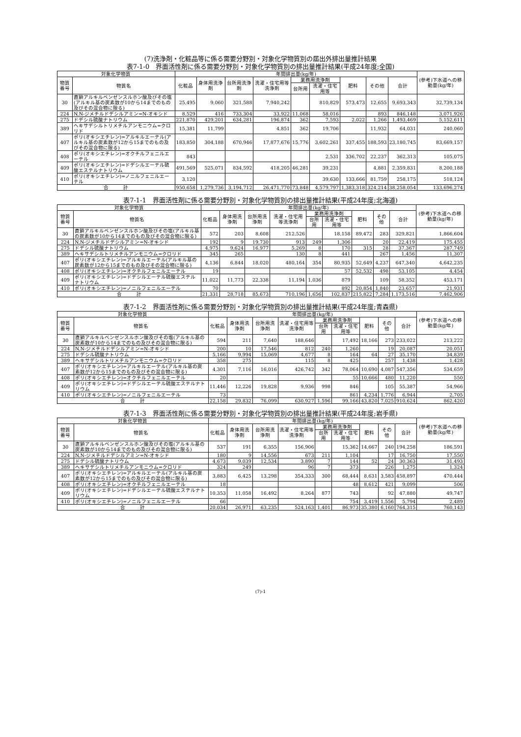(7)洗浄剤・化粧品等に係る需要分野別・対象化学物質別の届出外排出量推計結果
表7-1-0　界面活性剤に係る需要分野別・対象化学物質別の排出量推計結果(平成24年度;全国)
| 対象化学物質 | | 年間排出量(kg/年) | | | | | | | | | (参考)下水道への移動量(kg/年) |
| --- | --- | --- | --- | --- | --- | --- | --- | --- | --- | --- | --- |
| 物質番号 | 物質名 | 化粧品 | 身体用洗浄剤 | 台所用洗浄剤 | 洗濯・住宅用等洗浄剤 | 業務用洗浄剤 | | 肥料 | その他 | 合計 | |
| | | | | | | 台所用 | 洗濯・住宅用等 | | | | |
| 30 | 直鎖アルキルベンゼンスルホン酸及びその塩(アルキル基の炭素数が10から14までのもの及びその混合物に限る) | 25,495 | 9,060 | 321,588 | 7,940,242 | | 810,829 | 573,473 | 12,655 | 9,693,343 | 32,739,134 |
| 224 | N,N-ジメチルドデシルアミン=N-オキシド | 8,529 | 416 | 733,304 | 33,922 | 11,068 | 58,016 | | 893 | 846,148 | 3,071,926 |
| 275 | ドデシル硫酸ナトリウム | 221,870 | 429,201 | 634,281 | 196,874 | 362 | 7,593 | 2,022 | 1,266 | 1,493,469 | 5,152,611 |
| 389 | ヘキサデシルトリメチルアンモニウム=クロリド | 15,381 | 11,799 | | 4,851 | 362 | 19,706 | | 11,932 | 64,031 | 240,060 |
| 407 | ポリ(オキシエチレン)=アルキルエーテル(アルキル基の炭素数が12から15までのもの及びその混合物に限る) | 183,850 | 304,188 | 670,946 | 17,877,676 | 15,776 | 3,602,261 | 337,455 | 188,593 | 23,180,745 | 83,669,157 |
| 408 | ポリ(オキシエチレン)=オクチルフェニルエーテル | 843 | | | | | 2,531 | 336,702 | 22,237 | 362,313 | 105,075 |
| 409 | ポリ(オキシエチレン)=ドデシルエーテル硫酸エステルナトリウム | 491,569 | 525,071 | 834,592 | 418,205 | 46,281 | 39,231 | | 4,881 | 2,359,831 | 8,200,188 |
| 410 | ポリ(オキシエチレン)=ノニルフェニルエーテル | 3,120 | | | | | 39,630 | 133,666 | 81,759 | 258,175 | 518,124 |
| 合 計 | | 950,658 | 1,279,736 | 3,194,712 | 26,471,770 | 73,848 | 4,579,797 | 1,383,318 | 324,214 | 38,258,054 | 133,696,274 |
表7-1-1　界面活性剤に係る需要分野別・対象化学物質別の排出量推計結果(平成24年度;北海道)
| 対象化学物質 | | 年間排出量(kg/年) | | | | | | | | | (参考)下水道への移動量(kg/年) |
| --- | --- | --- | --- | --- | --- | --- | --- | --- | --- | --- | --- |
| 物質番号 | 物質名 | 化粧品 | 身体用洗浄剤 | 台所用洗浄剤 | 洗濯・住宅用等洗浄剤 | 業務用洗浄剤 | | 肥料 | その他 | 合計 | |
| | | | | | | 台所用 | 洗濯・住宅用等 | | | | |
| 30 | 直鎖アルキルベンゼンスルホン酸及びその塩(アルキル基の炭素数が10から14までのもの及びその混合物に限る) | 572 | 203 | 8,608 | 212,526 | | 18,158 | 89,472 | 283 | 329,821 | 1,866,604 |
| 224 | N,N-ジメチルドデシルアミン=N-オキシド | 192 | 9 | 19,730 | 913 | 249 | 1,306 | | 20 | 22,419 | 175,455 |
| 275 | ドデシル硫酸ナトリウム | 4,975 | 9,624 | 16,977 | 5,269 | 8 | 170 | 315 | 28 | 37,367 | 287,749 |
| 389 | ヘキサデシルトリメチルアンモニウム=クロリド | 345 | 265 | | 130 | 8 | 441 | | 267 | 1,456 | 11,307 |
| 407 | ポリ(オキシエチレン)=アルキルエーテル(アルキル基の炭素数が12から15までのもの及びその混合物に限る) | 4,136 | 6,844 | 18,020 | 480,164 | 354 | 80,935 | 52,649 | 4,237 | 647,340 | 4,642,235 |
| 408 | ポリ(オキシエチレン)=オクチルフェニルエーテル | 19 | | | | | 57 | 52,532 | 498 | 53,105 | 4,454 |
| 409 | ポリ(オキシエチレン)=ドデシルエーテル硫酸エステルナトリウム | 11,022 | 11,773 | 22,338 | 11,194 | 1,036 | 879 | | 109 | 58,352 | 453,171 |
| 410 | ポリ(オキシエチレン)=ノニルフェニルエーテル | 70 | | | | | 892 | 20,854 | 1,840 | 23,657 | 21,931 |
| 合 計 | | 21,331 | 28,718 | 85,673 | 710,196 | 1,656 | 102,837 | 215,822 | 7,284 | 1,173,516 | 7,462,906 |
表7-1-2　界面活性剤に係る需要分野別・対象化学物質別の排出量推計結果(平成24年度;青森県)
| 対象化学物質 | | 年間排出量(kg/年) | | | | | | | | | (参考)下水道への移動量(kg/年) |
| --- | --- | --- | --- | --- | --- | --- | --- | --- | --- | --- | --- |
| 物質番号 | 物質名 | 化粧品 | 身体用洗浄剤 | 台所用洗浄剤 | 洗濯・住宅用等洗浄剤 | 業務用洗浄剤 | | 肥料 | その他 | 合計 | |
| | | | | | | 台所用 | 洗濯・住宅用等 | | | | |
| 30 | 直鎖アルキルベンゼンスルホン酸及びその塩(アルキル基の炭素数が10から14までのもの及びその混合物に限る) | 594 | 211 | 7,640 | 188,646 | | 17,492 | 18,166 | 273 | 233,022 | 213,222 |
| 224 | N,N-ジメチルドデシルアミン=N-オキシド | 200 | 10 | 17,546 | 812 | 240 | 1,260 | | 19 | 20,087 | 20,051 |
| 275 | ドデシル硫酸ナトリウム | 5,166 | 9,994 | 15,069 | 4,677 | 8 | 164 | 64 | 27 | 35,170 | 34,839 |
| 389 | ヘキサデシルトリメチルアンモニウム=クロリド | 358 | 275 | | 115 | 8 | 425 | | 257 | 1,438 | 1,428 |
| 407 | ポリ(オキシエチレン)=アルキルエーテル(アルキル基の炭素数が12から15までのもの及びその混合物に限る) | 4,301 | 7,116 | 16,016 | 426,742 | 342 | 78,064 | 10,690 | 4,087 | 547,356 | 534,659 |
| 408 | ポリ(オキシエチレン)=オクチルフェニルエーテル | 20 | | | | | 55 | 10,666 | 480 | 11,220 | 550 |
| 409 | ポリ(オキシエチレン)=ドデシルエーテル硫酸エステルナトリウム | 11,446 | 12,226 | 19,828 | 9,936 | 998 | 846 | | 105 | 55,387 | 54,966 |
| 410 | ポリ(オキシエチレン)=ノニルフェニルエーテル | 73 | | | | | 861 | 4,234 | 1,776 | 6,944 | 2,705 |
| 合 計 | | 22,158 | 29,832 | 76,099 | 630,927 | 1,596 | 99,166 | 43,820 | 7,025 | 910,624 | 862,420 |
表7-1-3　界面活性剤に係る需要分野別・対象化学物質別の排出量推計結果(平成24年度;岩手県)
| 対象化学物質 | | 年間排出量(kg/年) | | | | | | | | | (参考)下水道への移動量(kg/年) |
| --- | --- | --- | --- | --- | --- | --- | --- | --- | --- | --- | --- |
| 物質番号 | 物質名 | 化粧品 | 身体用洗浄剤 | 台所用洗浄剤 | 洗濯・住宅用等洗浄剤 | 業務用洗浄剤 | | 肥料 | その他 | 合計 | |
| | | | | | | 台所用 | 洗濯・住宅用等 | | | | |
| 30 | 直鎖アルキルベンゼンスルホン酸及びその塩(アルキル基の炭素数が10から14までのもの及びその混合物に限る) | 537 | 191 | 6,355 | 156,906 | | 15,362 | 14,667 | 240 | 194,258 | 186,591 |
| 224 | N,N-ジメチルドデシルアミン=N-オキシド | 180 | 9 | 14,556 | 673 | 211 | 1,104 | | 17 | 16,750 | 17,550 |
| 275 | ドデシル硫酸ナトリウム | 4,673 | 9,039 | 12,534 | 3,890 | 7 | 144 | 52 | 24 | 30,363 | 31,493 |
| 389 | ヘキサデシルトリメチルアンモニウム=クロリド | 324 | 249 | | 96 | 7 | 373 | | 226 | 1,275 | 1,324 |
| 407 | ポリ(オキシエチレン)=アルキルエーテル(アルキル基の炭素数が12から15までのもの及びその混合物に限る) | 3,883 | 6,425 | 13,298 | 354,333 | 300 | 68,444 | 8,631 | 3,583 | 458,897 | 470,444 |
| 408 | ポリ(オキシエチレン)=オクチルフェニルエーテル | 18 | | | | | 48 | 8,612 | 421 | 9,099 | 506 |
| 409 | ポリ(オキシエチレン)=ドデシルエーテル硫酸エステルナトリウム | 10,353 | 11,058 | 16,492 | 8,264 | 877 | 743 | | 92 | 47,880 | 49,747 |
| 410 | ポリ(オキシエチレン)=ノニルフェニルエーテル | 66 | | | | | 754 | 3,419 | 1,556 | 5,794 | 2,489 |
| 合 計 | | 20,034 | 26,971 | 63,235 | 524,163 | 1,401 | 86,973 | 35,380 | 6,160 | 764,315 | 760,143 |
(7)-1